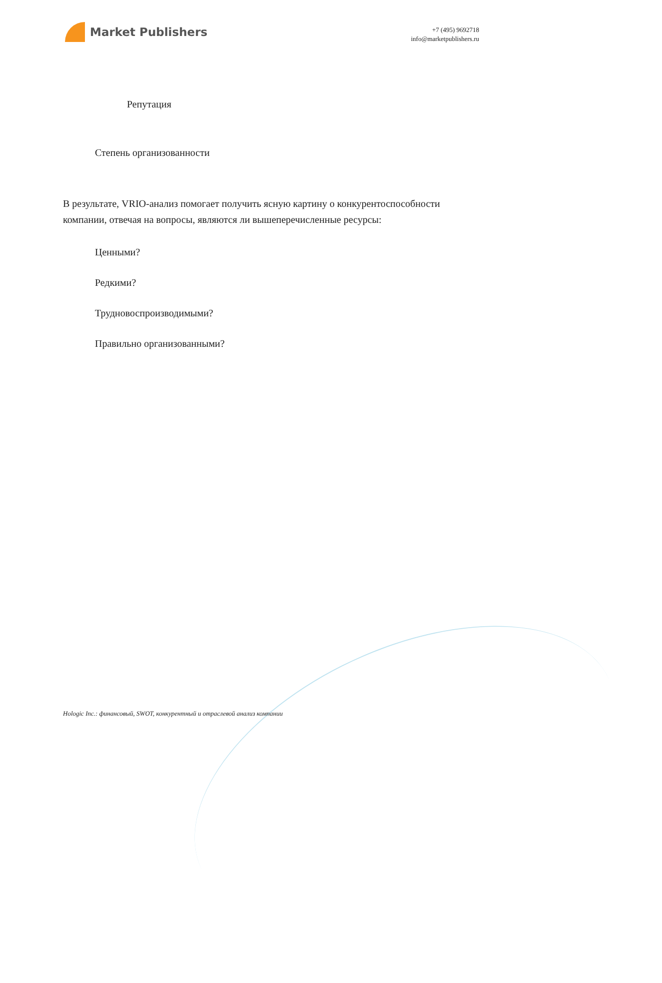Market Publishers
+7 (495) 9692718
info@marketpublishers.ru
Репутация
Степень организованности
В результате, VRIO-анализ помогает получить ясную картину о конкурентоспособности компании, отвечая на вопросы, являются ли вышеперечисленные ресурсы:
Ценными?
Редкими?
Трудновоспроизводимыми?
Правильно организованными?
Hologic Inc.: финансовый, SWOT, конкурентный и отраслевой анализ компании